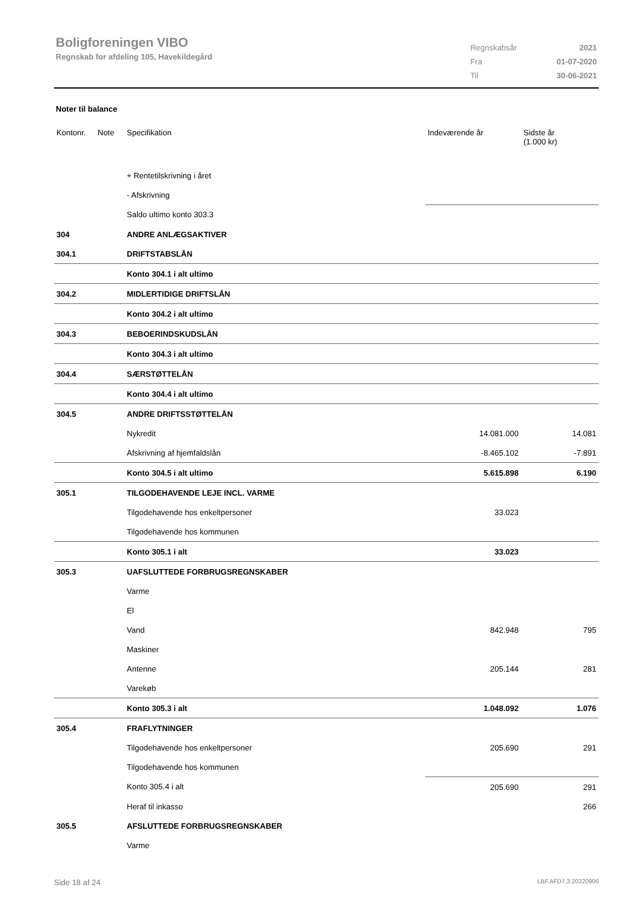Boligforeningen VIBO
Regnskab for afdeling 105, Havekildegård
| Regnskabsår | 2021 |
| Fra | 01-07-2020 |
| Til | 30-06-2021 |
Noter til balance
| Kontonr. | Note | Specifikation | Indeværende år | Sidste år (1.000 kr) |
| --- | --- | --- | --- | --- |
| | | + Rentetilskrivning i året | | |
| | | - Afskrivning | | |
| | | Saldo ultimo konto 303.3 | | |
| 304 | | ANDRE ANLÆGSAKTIVER | | |
| 304.1 | | DRIFTSTABSLÅN | | |
| | | Konto 304.1 i alt ultimo | | |
| 304.2 | | MIDLERTIDIGE DRIFTSLÅN | | |
| | | Konto 304.2 i alt ultimo | | |
| 304.3 | | BEBOERINDSKUDSLÅN | | |
| | | Konto 304.3 i alt ultimo | | |
| 304.4 | | SÆRSTØTTELÅN | | |
| | | Konto 304.4 i alt ultimo | | |
| 304.5 | | ANDRE DRIFTSSTØTTELÅN | | |
| | | Nykredit | 14.081.000 | 14.081 |
| | | Afskrivning af hjemfaldslån | -8.465.102 | -7.891 |
| | | Konto 304.5 i alt ultimo | 5.615.898 | 6.190 |
| 305.1 | | TILGODEHAVENDE LEJE INCL. VARME | | |
| | | Tilgodehavende hos enkeltpersoner | 33.023 | |
| | | Tilgodehavende hos kommunen | | |
| | | Konto 305.1 i alt | 33.023 | |
| 305.3 | | UAFSLUTTEDE FORBRUGSREGNSKABER | | |
| | | Varme | | |
| | | El | | |
| | | Vand | 842.948 | 795 |
| | | Maskiner | | |
| | | Antenne | 205.144 | 281 |
| | | Varekøb | | |
| | | Konto 305.3 i alt | 1.048.092 | 1.076 |
| 305.4 | | FRAFLYTNINGER | | |
| | | Tilgodehavende hos enkeltpersoner | 205.690 | 291 |
| | | Tilgodehavende hos kommunen | | |
| | | Konto 305.4 i alt | 205.690 | 291 |
| | | Heraf til inkasso | | 266 |
| 305.5 | | AFSLUTTEDE FORBRUGSREGNSKABER | | |
| | | Varme | | |
Side 18 af 24 LBF.AFD7.3.20220906